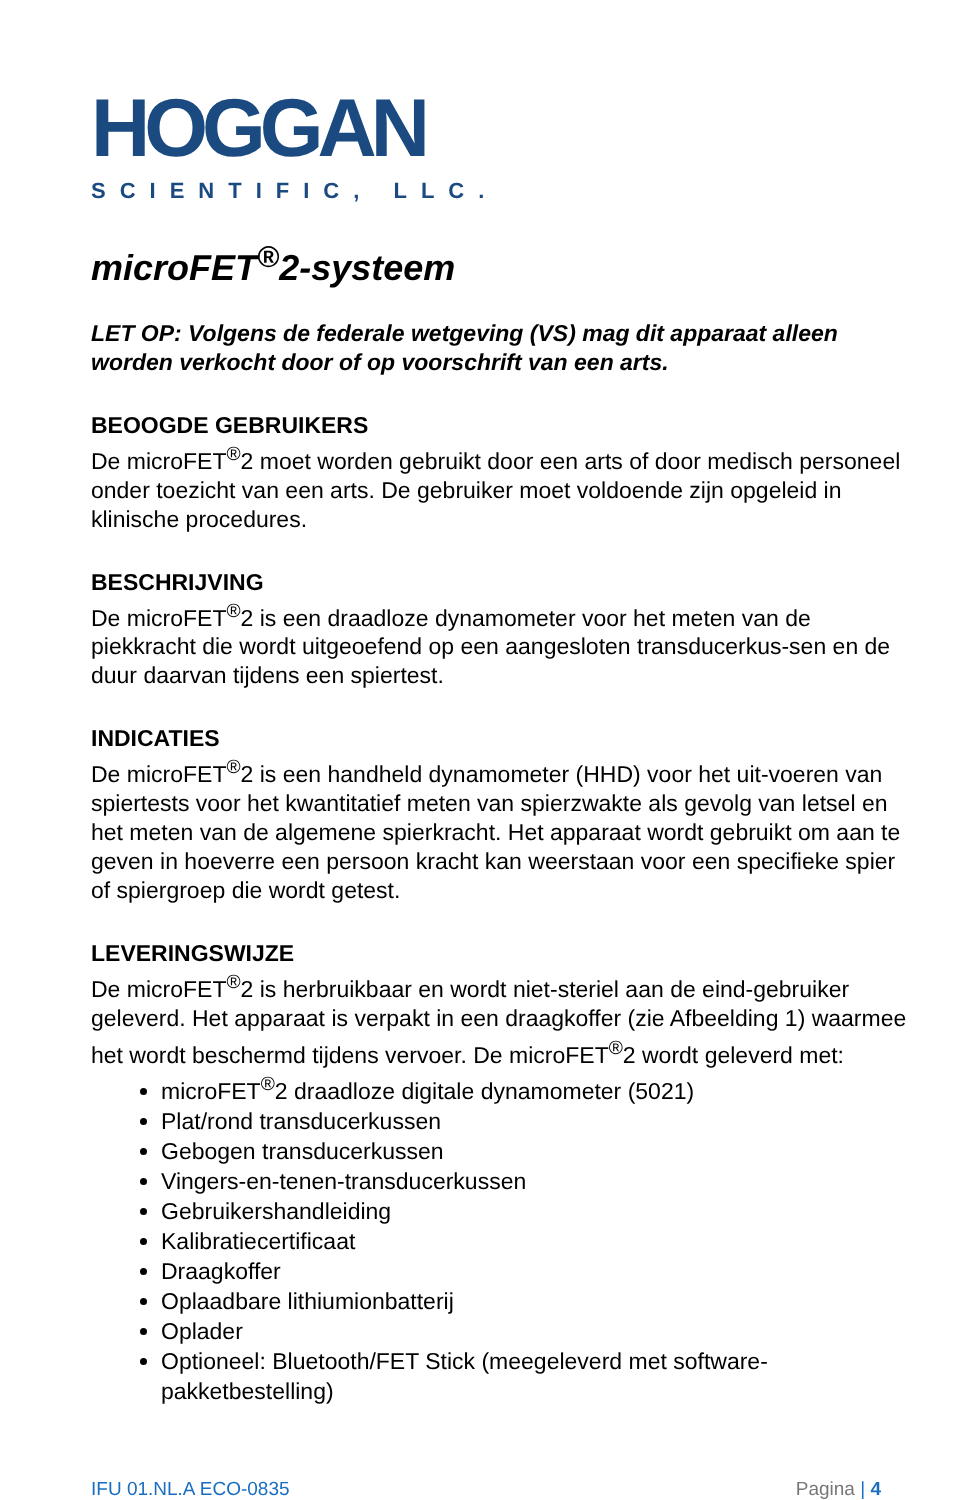HOGGAN
SCIENTIFIC, LLC.
microFET<sup>®</sup>2-systeem
LET OP: Volgens de federale wetgeving (VS) mag dit apparaat alleen worden verkocht door of op voorschrift van een arts.
BEOOGDE GEBRUIKERS
De microFET<sup>®</sup>2 moet worden gebruikt door een arts of door medisch personeel onder toezicht van een arts. De gebruiker moet voldoende zijn opgeleid in klinische procedures.
BESCHRIJVING
De microFET<sup>®</sup>2 is een draadloze dynamometer voor het meten van de piekkracht die wordt uitgeoefend op een aangesloten transducerkus-sen en de duur daarvan tijdens een spiertest.
INDICATIES
De microFET<sup>®</sup>2 is een handheld dynamometer (HHD) voor het uit-voeren van spiertests voor het kwantitatief meten van spierzwakte als gevolg van letsel en het meten van de algemene spierkracht. Het apparaat wordt gebruikt om aan te geven in hoeverre een persoon kracht kan weerstaan voor een specifieke spier of spiergroep die wordt getest.
LEVERINGSWIJZE
De microFET<sup>®</sup>2 is herbruikbaar en wordt niet-steriel aan de eind-gebruiker geleverd. Het apparaat is verpakt in een draagkoffer (zie Afbeelding 1) waarmee het wordt beschermd tijdens vervoer. De microFET<sup>®</sup>2 wordt geleverd met:
microFET<sup>®</sup>2 draadloze digitale dynamometer (5021)
Plat/rond transducerkussen
Gebogen transducerkussen
Vingers-en-tenen-transducerkussen
Gebruikershandleiding
Kalibratiecertificaat
Draagkoffer
Oplaadbare lithiumionbatterij
Oplader
Optioneel: Bluetooth/FET Stick (meegeleverd met software-pakketbestelling)
IFU 01.NL.A ECO-0835 Pagina | 4